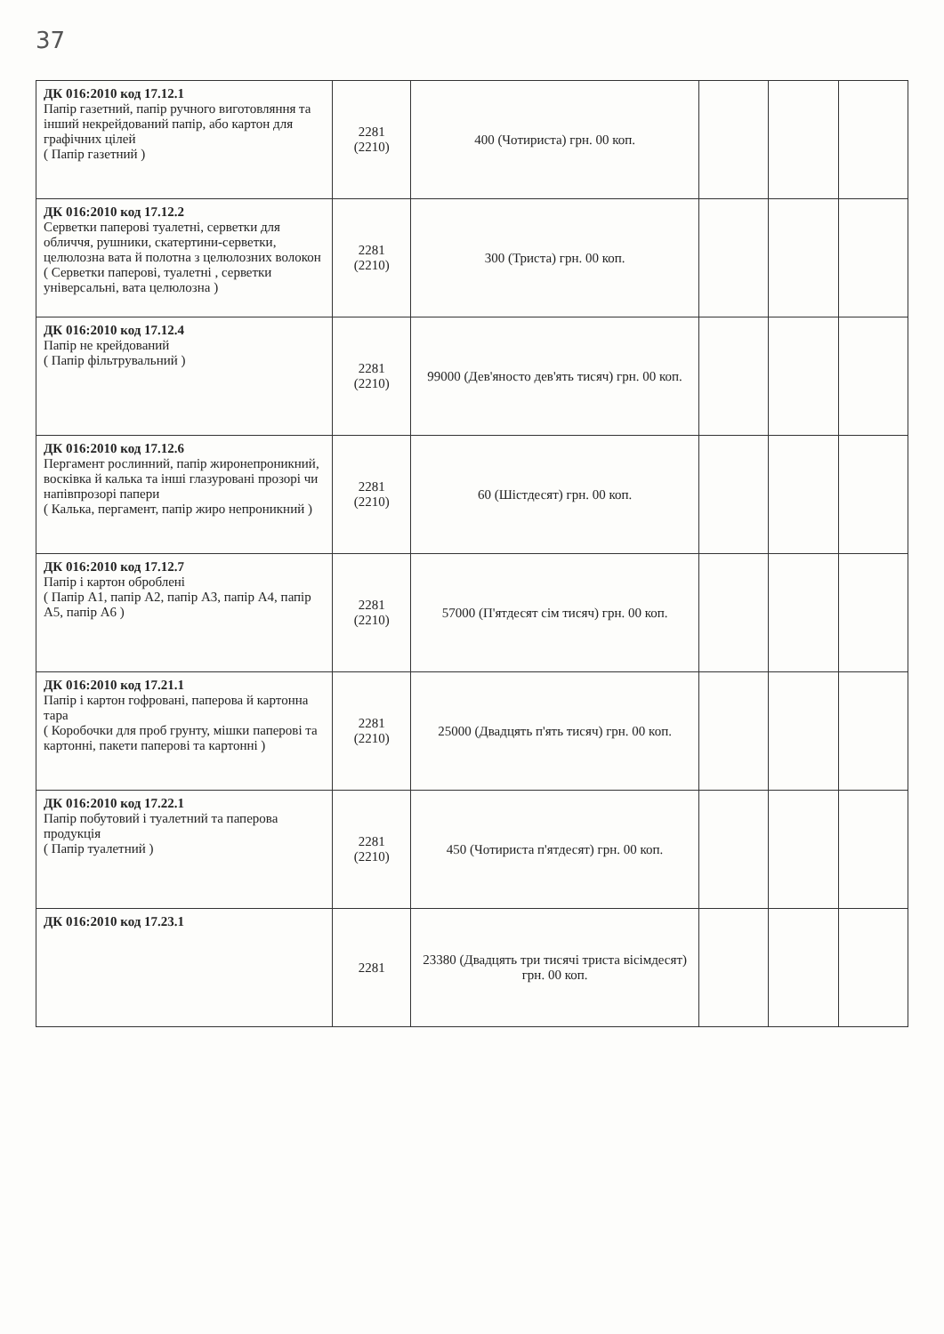37
| ДК 016:2010 код 17.12.1 Папір газетний, папір ручного виготовляння та інший некрейдований папір, або картон для графічних цілей ( Папір газетний ) | 2281 (2210) | 400 (Чотириста) грн. 00 коп. | | | |
| ДК 016:2010 код 17.12.2 Серветки паперові туалетні, серветки для обличчя, рушники, скатертини-серветки, целюлозна вата й полотна з целюлозних волокон ( Серветки паперові, туалетні , серветки універсальні, вата целюлозна ) | 2281 (2210) | 300 (Триста) грн. 00 коп. | | | |
| ДК 016:2010 код 17.12.4 Папір не крейдований ( Папір фільтрувальний ) | 2281 (2210) | 99000 (Дев'яносто дев'ять тисяч) грн. 00 коп. | | | |
| ДК 016:2010 код 17.12.6 Пергамент рослинний, папір жиронепроникний, восківка й калька та інші глазуровані прозорі чи напівпрозорі папери ( Калька, пергамент, папір жиро непроникний ) | 2281 (2210) | 60 (Шістдесят) грн. 00 коп. | | | |
| ДК 016:2010 код 17.12.7 Папір і картон оброблені ( Папір А1, папір А2, папір А3, папір А4, папір А5, папір А6 ) | 2281 (2210) | 57000 (П'ятдесят сім тисяч) грн. 00 коп. | | | |
| ДК 016:2010 код 17.21.1 Папір і картон гофровані, паперова й картонна тара ( Коробочки для проб грунту, мішки паперові та картонні, пакети паперові та картонні ) | 2281 (2210) | 25000 (Двадцять п'ять тисяч) грн. 00 коп. | | | |
| ДК 016:2010 код 17.22.1 Папір побутовий і туалетний та паперова продукція ( Папір туалетний ) | 2281 (2210) | 450 (Чотириста п'ятдесят) грн. 00 коп. | | | |
| ДК 016:2010 код 17.23.1 | 2281 | 23380 (Двадцять три тисячі триста вісімдесят) грн. 00 коп. | | | |